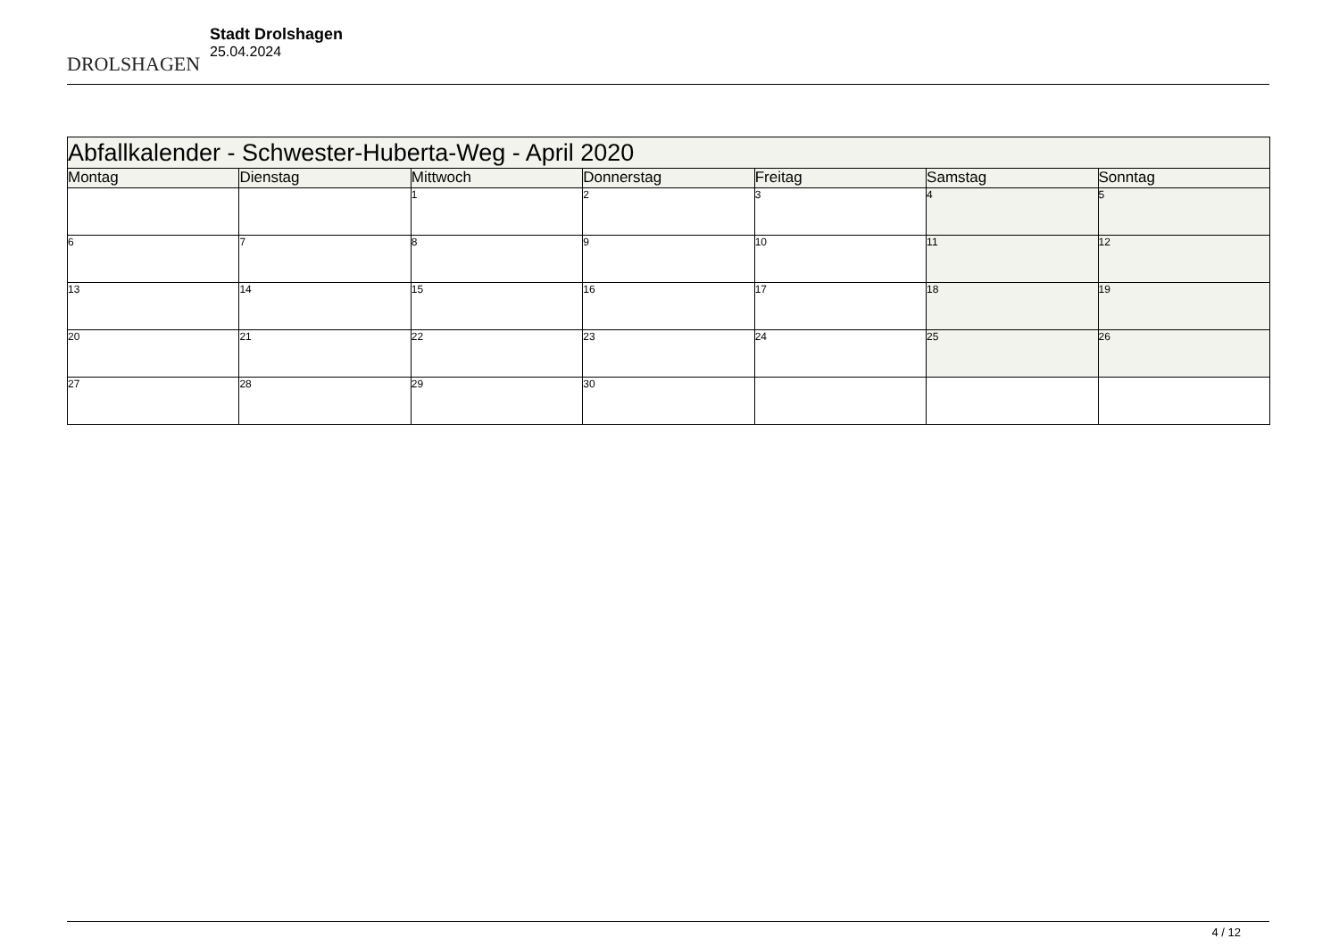DROLSHAGEN
Stadt Drolshagen
25.04.2024
| Abfallkalender - Schwester-Huberta-Weg - April 2020 | | | | | | |
| Montag | Dienstag | Mittwoch | Donnerstag | Freitag | Samstag | Sonntag |
| | | 1 | 2 | 3 | 4 | 5 |
| 6 | 7 | 8 | 9 | 10 | 11 | 12 |
| 13 | 14 | 15 | 16 | 17 | 18 | 19 |
| 20 | 21 | 22 | 23 | 24 | 25 | 26 |
| 27 | 28 | 29 | 30 | | | |
4 / 12